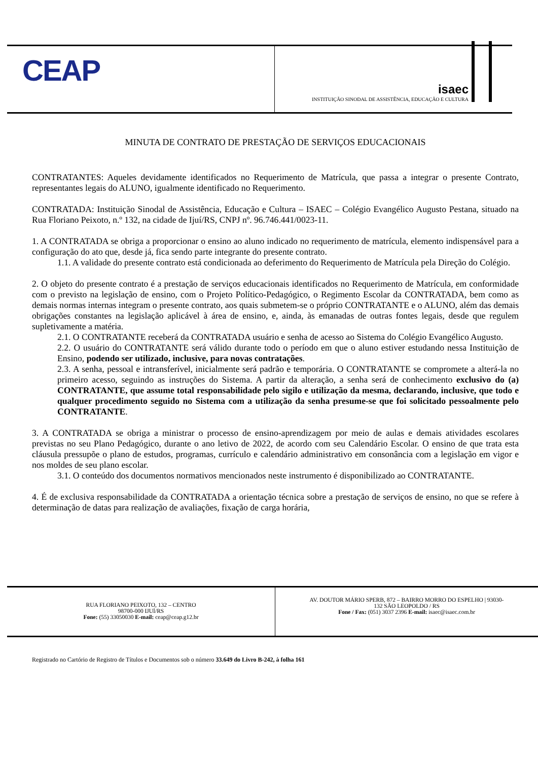CEAP
isaec
INSTITUIÇÃO SINODAL DE ASSISTÊNCIA, EDUCAÇÃO E CULTURA
MINUTA DE CONTRATO DE PRESTAÇÃO DE SERVIÇOS EDUCACIONAIS
CONTRATANTES: Aqueles devidamente identificados no Requerimento de Matrícula, que passa a integrar o presente Contrato, representantes legais do ALUNO, igualmente identificado no Requerimento.
CONTRATADA: Instituição Sinodal de Assistência, Educação e Cultura – ISAEC – Colégio Evangélico Augusto Pestana, situado na Rua Floriano Peixoto, n.º 132, na cidade de Ijuí/RS, CNPJ nº. 96.746.441/0023-11.
1. A CONTRATADA se obriga a proporcionar o ensino ao aluno indicado no requerimento de matrícula, elemento indispensável para a configuração do ato que, desde já, fica sendo parte integrante do presente contrato.
1.1. A validade do presente contrato está condicionada ao deferimento do Requerimento de Matrícula pela Direção do Colégio.
2. O objeto do presente contrato é a prestação de serviços educacionais identificados no Requerimento de Matrícula, em conformidade com o previsto na legislação de ensino, com o Projeto Político-Pedagógico, o Regimento Escolar da CONTRATADA, bem como as demais normas internas integram o presente contrato, aos quais submetem-se o próprio CONTRATANTE e o ALUNO, além das demais obrigações constantes na legislação aplicável à área de ensino, e, ainda, às emanadas de outras fontes legais, desde que regulem supletivamente a matéria.
2.1. O CONTRATANTE receberá da CONTRATADA usuário e senha de acesso ao Sistema do Colégio Evangélico Augusto.
2.2. O usuário do CONTRATANTE será válido durante todo o período em que o aluno estiver estudando nessa Instituição de Ensino, podendo ser utilizado, inclusive, para novas contratações.
2.3. A senha, pessoal e intransferível, inicialmente será padrão e temporária. O CONTRATANTE se compromete a alterá-la no primeiro acesso, seguindo as instruções do Sistema. A partir da alteração, a senha será de conhecimento exclusivo do (a) CONTRATANTE, que assume total responsabilidade pelo sigilo e utilização da mesma, declarando, inclusive, que todo e qualquer procedimento seguido no Sistema com a utilização da senha presume-se que foi solicitado pessoalmente pelo CONTRATANTE.
3. A CONTRATADA se obriga a ministrar o processo de ensino-aprendizagem por meio de aulas e demais atividades escolares previstas no seu Plano Pedagógico, durante o ano letivo de 2022, de acordo com seu Calendário Escolar. O ensino de que trata esta cláusula pressupõe o plano de estudos, programas, currículo e calendário administrativo em consonância com a legislação em vigor e nos moldes de seu plano escolar.
3.1. O conteúdo dos documentos normativos mencionados neste instrumento é disponibilizado ao CONTRATANTE.
4. É de exclusiva responsabilidade da CONTRATADA a orientação técnica sobre a prestação de serviços de ensino, no que se refere à determinação de datas para realização de avaliações, fixação de carga horária,
RUA FLORIANO PEIXOTO, 132 – CENTRO
98700-000 IJUÍ/RS
Fone: (55) 33050030 E-mail: ceap@ceap.g12.br
AV. DOUTOR MÁRIO SPERB, 872 – BAIRRO MORRO DO ESPELHO | 93030-
132 SÃO LEOPOLDO / RS
Fone / Fax: (051) 3037 2396 E-mail: isaec@isaec.com.br
Registrado no Cartório de Registro de Títulos e Documentos sob o número 33.649 do Livro B-242, à folha 161